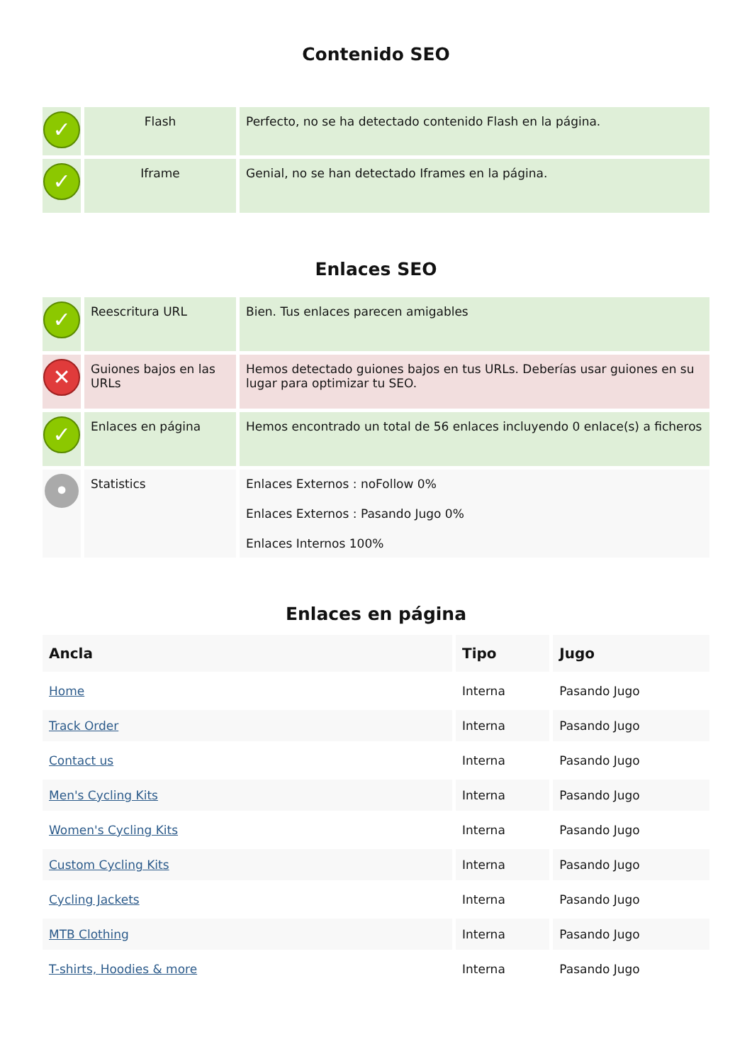Contenido SEO
| ✓ | Flash | Perfecto, no se ha detectado contenido Flash en la página. |
| ✓ | Iframe | Genial, no se han detectado Iframes en la página. |
Enlaces SEO
| ✓ | Reescritura URL | Bien. Tus enlaces parecen amigables |
| ✕ | Guiones bajos en las URLs | Hemos detectado guiones bajos en tus URLs. Deberías usar guiones en su lugar para optimizar tu SEO. |
| ✓ | Enlaces en página | Hemos encontrado un total de 56 enlaces incluyendo 0 enlace(s) a ficheros |
| • | Statistics | Enlaces Externos : noFollow 0% Enlaces Externos : Pasando Jugo 0% Enlaces Internos 100% |
Enlaces en página
| Ancla | Tipo | Jugo |
| --- | --- | --- |
| Home | Interna | Pasando Jugo |
| Track Order | Interna | Pasando Jugo |
| Contact us | Interna | Pasando Jugo |
| Men's Cycling Kits | Interna | Pasando Jugo |
| Women's Cycling Kits | Interna | Pasando Jugo |
| Custom Cycling Kits | Interna | Pasando Jugo |
| Cycling Jackets | Interna | Pasando Jugo |
| MTB Clothing | Interna | Pasando Jugo |
| T-shirts, Hoodies & more | Interna | Pasando Jugo |